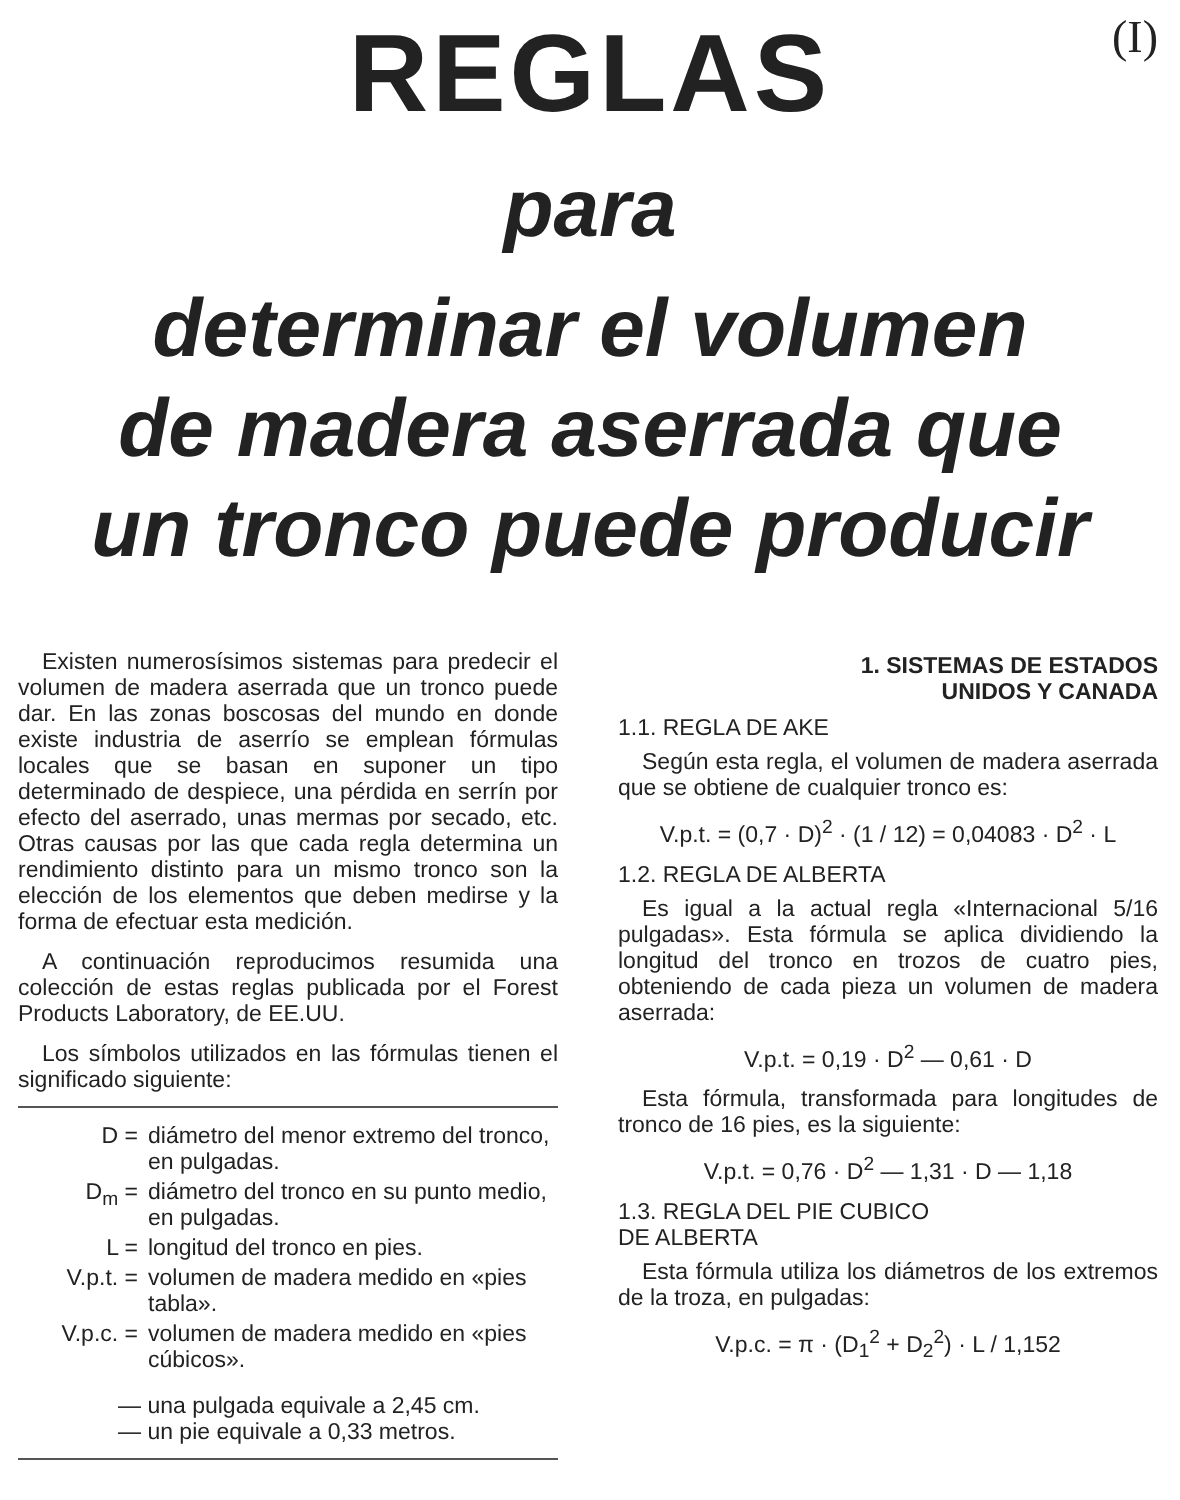(I)
REGLAS
para
determinar el volumen
de madera aserrada que
un tronco puede producir
Existen numerosísimos sistemas para predecir el volumen de madera aserrada que un tronco puede dar. En las zonas boscosas del mundo en donde existe industria de aserrío se emplean fórmulas locales que se basan en suponer un tipo determinado de despiece, una pérdida en serrín por efecto del aserrado, unas mermas por secado, etc. Otras causas por las que cada regla determina un rendimiento distinto para un mismo tronco son la elección de los elementos que deben medirse y la forma de efectuar esta medición.
A continuación reproducimos resumida una colección de estas reglas publicada por el Forest Products Laboratory, de EE.UU.
Los símbolos utilizados en las fórmulas tienen el significado siguiente:
D = diámetro del menor extremo del tronco, en pulgadas.
D<sub>m</sub> = diámetro del tronco en su punto medio, en pulgadas.
L = longitud del tronco en pies.
V.p.t. = volumen de madera medido en «pies tabla».
V.p.c. = volumen de madera medido en «pies cúbicos».
— una pulgada equivale a 2,45 cm.
— un pie equivale a 0,33 metros.
1. SISTEMAS DE ESTADOS
UNIDOS Y CANADA
1.1. REGLA DE AKE
Según esta regla, el volumen de madera aserrada que se obtiene de cualquier tronco es:
V.p.t. = (0,7 · D)<sup>2</sup> · (1 / 12) = 0,04083 · D<sup>2</sup> · L
1.2. REGLA DE ALBERTA
Es igual a la actual regla «Internacional 5/16 pulgadas». Esta fórmula se aplica dividiendo la longitud del tronco en trozos de cuatro pies, obteniendo de cada pieza un volumen de madera aserrada:
V.p.t. = 0,19 · D<sup>2</sup> — 0,61 · D
Esta fórmula, transformada para longitudes de tronco de 16 pies, es la siguiente:
V.p.t. = 0,76 · D<sup>2</sup> — 1,31 · D — 1,18
1.3. REGLA DEL PIE CUBICO
DE ALBERTA
Esta fórmula utiliza los diámetros de los extremos de la troza, en pulgadas:
V.p.c. = π · (D<sub>1</sub><sup>2</sup> + D<sub>2</sub><sup>2</sup>) · L / 1,152